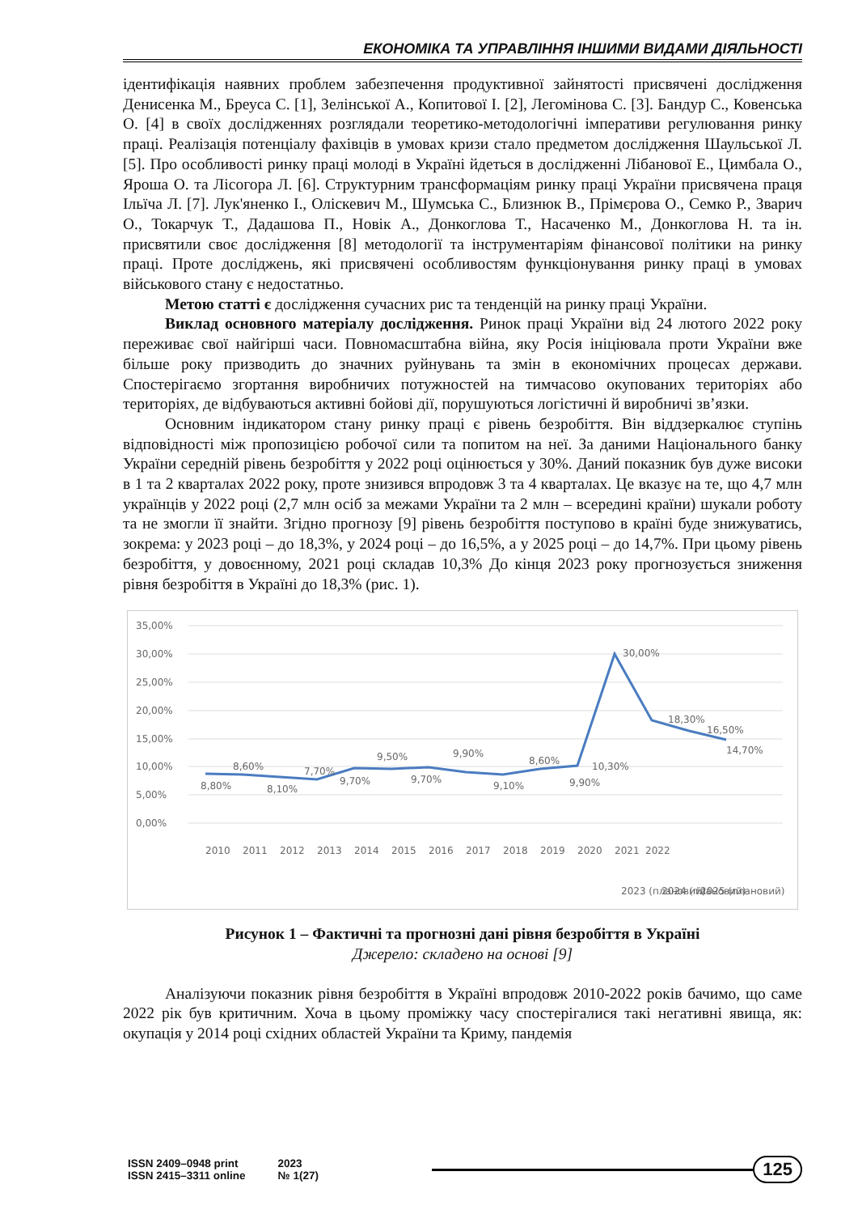ЕКОНОМІКА ТА УПРАВЛІННЯ ІНШИМИ ВИДАМИ ДІЯЛЬНОСТІ
ідентифікація наявних проблем забезпечення продуктивної зайнятості присвячені дослідження Денисенка М., Бреуса С. [1], Зелінської А., Копитової І. [2], Легомінова С. [3]. Бандур С., Ковенська О. [4] в своїх дослідженнях розглядали теоретико-методологічні імперативи регулювання ринку праці. Реалізація потенціалу фахівців в умовах кризи стало предметом дослідження Шаульської Л. [5]. Про особливості ринку праці молоді в Україні йдеться в дослідженні Лібанової Е., Цимбала О., Яроша О. та Лісогора Л. [6]. Структурним трансформаціям ринку праці України присвячена праця Ільїча Л. [7]. Лук'яненко І., Оліскевич М., Шумська С., Близнюк В., Прімєрова О., Семко Р., Зварич О., Токарчук Т., Дадашова П., Новік А., Донкоглова Т., Насаченко М., Донкоглова Н. та ін. присвятили своє дослідження [8] методології та інструментаріям фінансової політики на ринку праці. Проте досліджень, які присвячені особливостям функціонування ринку праці в умовах військового стану є недостатньо.
Метою статті є дослідження сучасних рис та тенденцій на ринку праці України.
Виклад основного матеріалу дослідження. Ринок праці України від 24 лютого 2022 року переживає свої найгірші часи. Повномасштабна війна, яку Росія ініціювала проти України вже більше року призводить до значних руйнувань та змін в економічних процесах держави. Спостерігаємо згортання виробничих потужностей на тимчасово окупованих територіях або територіях, де відбуваються активні бойові дії, порушуються логістичні й виробничі зв’язки.
Основним індикатором стану ринку праці є рівень безробіття. Він віддзеркалює ступінь відповідності між пропозицією робочої сили та попитом на неї. За даними Національного банку України середній рівень безробіття у 2022 році оцінюється у 30%. Даний показник був дуже високи в 1 та 2 кварталах 2022 року, проте знизився впродовж 3 та 4 кварталах. Це вказує на те, що 4,7 млн українців у 2022 році (2,7 млн осіб за межами України та 2 млн – всередині країни) шукали роботу та не змогли її знайти. Згідно прогнозу [9] рівень безробіття поступово в країні буде знижуватись, зокрема: у 2023 році – до 18,3%, у 2024 році – до 16,5%, а у 2025 році – до 14,7%. При цьому рівень безробіття, у довоєнному, 2021 році складав 10,3% До кінця 2023 року прогнозується зниження рівня безробіття в Україні до 18,3% (рис. 1).
35,00%
30,00%
25,00%
20,00%
15,00%
10,00%
5,00%
0,00%
8,80%
8,60%
8,10%
7,70%
9,70%
9,50%
9,70%
9,90%
9,10%
8,60%
9,90%
10,30%
30,00%
18,30%
16,50%
14,70%
2010
2011
2012
2013
2014
2015
2016
2017
2018
2019
2020
2021
2022
2023 (плановий)
2024 (плановий)
2025 (плановий)
Рисунок 1 – Фактичні та прогнозні дані рівня безробіття в Україні
Джерело: складено на основі [9]
Аналізуючи показник рівня безробіття в Україні впродовж 2010-2022 років бачимо, що саме 2022 рік був критичним. Хоча в цьому проміжку часу спостерігалися такі негативні явища, як: окупація у 2014 році східних областей України та Криму, пандемія
ISSN 2409–0948 print
ISSN 2415–3311 online
2023
№ 1(27)
125